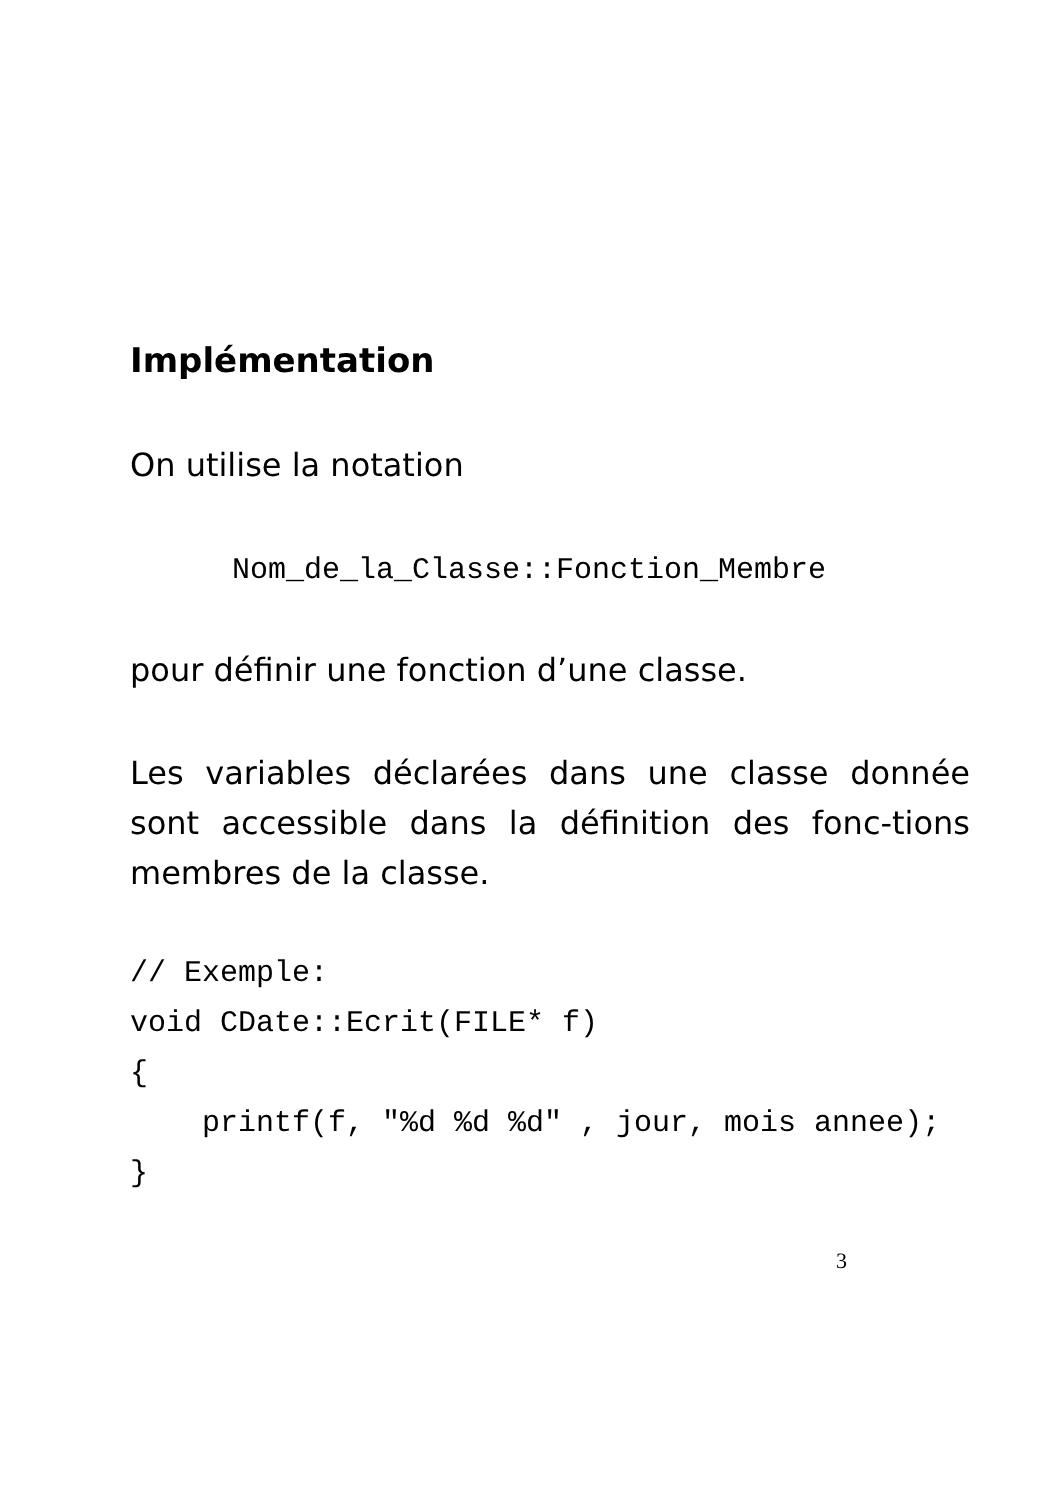Implémentation
On utilise la notation
Nom_de_la_Classe::Fonction_Membre
pour définir une fonction d’une classe.
Les variables déclarées dans une classe donnée sont accessible dans la définition des fonc-tions membres de la classe.
// Exemple: void CDate::Ecrit(FILE* f) { printf(f, "%d %d %d" , jour, mois annee); }
3